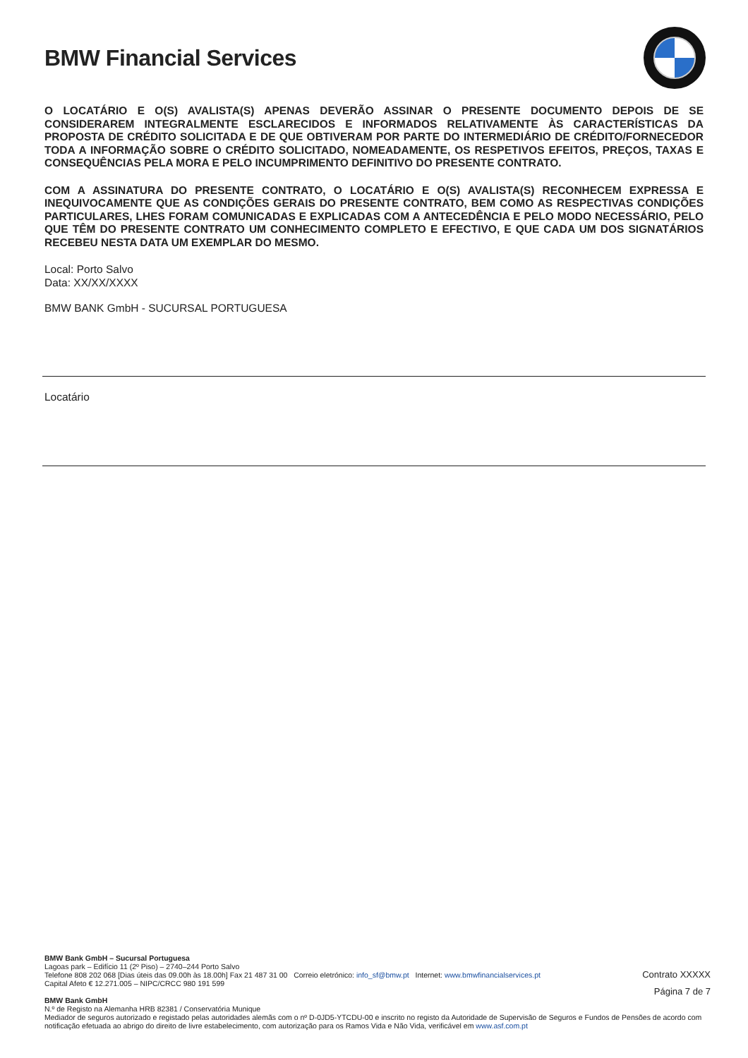BMW Financial Services
O LOCATÁRIO E O(S) AVALISTA(S) APENAS DEVERÃO ASSINAR O PRESENTE DOCUMENTO DEPOIS DE SE CONSIDERAREM INTEGRALMENTE ESCLARECIDOS E INFORMADOS RELATIVAMENTE ÀS CARACTERÍSTICAS DA PROPOSTA DE CRÉDITO SOLICITADA E DE QUE OBTIVERAM POR PARTE DO INTERMEDIÁRIO DE CRÉDITO/FORNECEDOR TODA A INFORMAÇÃO SOBRE O CRÉDITO SOLICITADO, NOMEADAMENTE, OS RESPETIVOS EFEITOS, PREÇOS, TAXAS E CONSEQUÊNCIAS PELA MORA E PELO INCUMPRIMENTO DEFINITIVO DO PRESENTE CONTRATO.
COM A ASSINATURA DO PRESENTE CONTRATO, O LOCATÁRIO E O(S) AVALISTA(S) RECONHECEM EXPRESSA E INEQUIVOCAMENTE QUE AS CONDIÇÕES GERAIS DO PRESENTE CONTRATO, BEM COMO AS RESPECTIVAS CONDIÇÕES PARTICULARES, LHES FORAM COMUNICADAS E EXPLICADAS COM A ANTECEDÊNCIA E PELO MODO NECESSÁRIO, PELO QUE TÊM DO PRESENTE CONTRATO UM CONHECIMENTO COMPLETO E EFECTIVO, E QUE CADA UM DOS SIGNATÁRIOS RECEBEU NESTA DATA UM EXEMPLAR DO MESMO.
Local: Porto Salvo
Data: XX/XX/XXXX
BMW BANK GmbH - SUCURSAL PORTUGUESA
Locatário
Contrato XXXXX
Página 7 de 7
BMW Bank GmbH – Sucursal Portuguesa
Lagoas park – Edifício 11 (2º Piso) – 2740–244 Porto Salvo
Telefone 808 202 068 [Dias úteis das 09.00h às 18.00h] Fax 21 487 31 00 Correio eletrónico: info_sf@bmw.pt Internet: www.bmwfinancialservices.pt
Capital Afeto € 12.271.005 – NIPC/CRCC 980 191 599
BMW Bank GmbH
N.º de Registo na Alemanha HRB 82381 / Conservatória Munique
Mediador de seguros autorizado e registado pelas autoridades alemãs com o nº D-0JD5-YTCDU-00 e inscrito no registo da Autoridade de Supervisão de Seguros e Fundos de Pensões de acordo com notificação efetuada ao abrigo do direito de livre estabelecimento, com autorização para os Ramos Vida e Não Vida, verificável em www.asf.com.pt